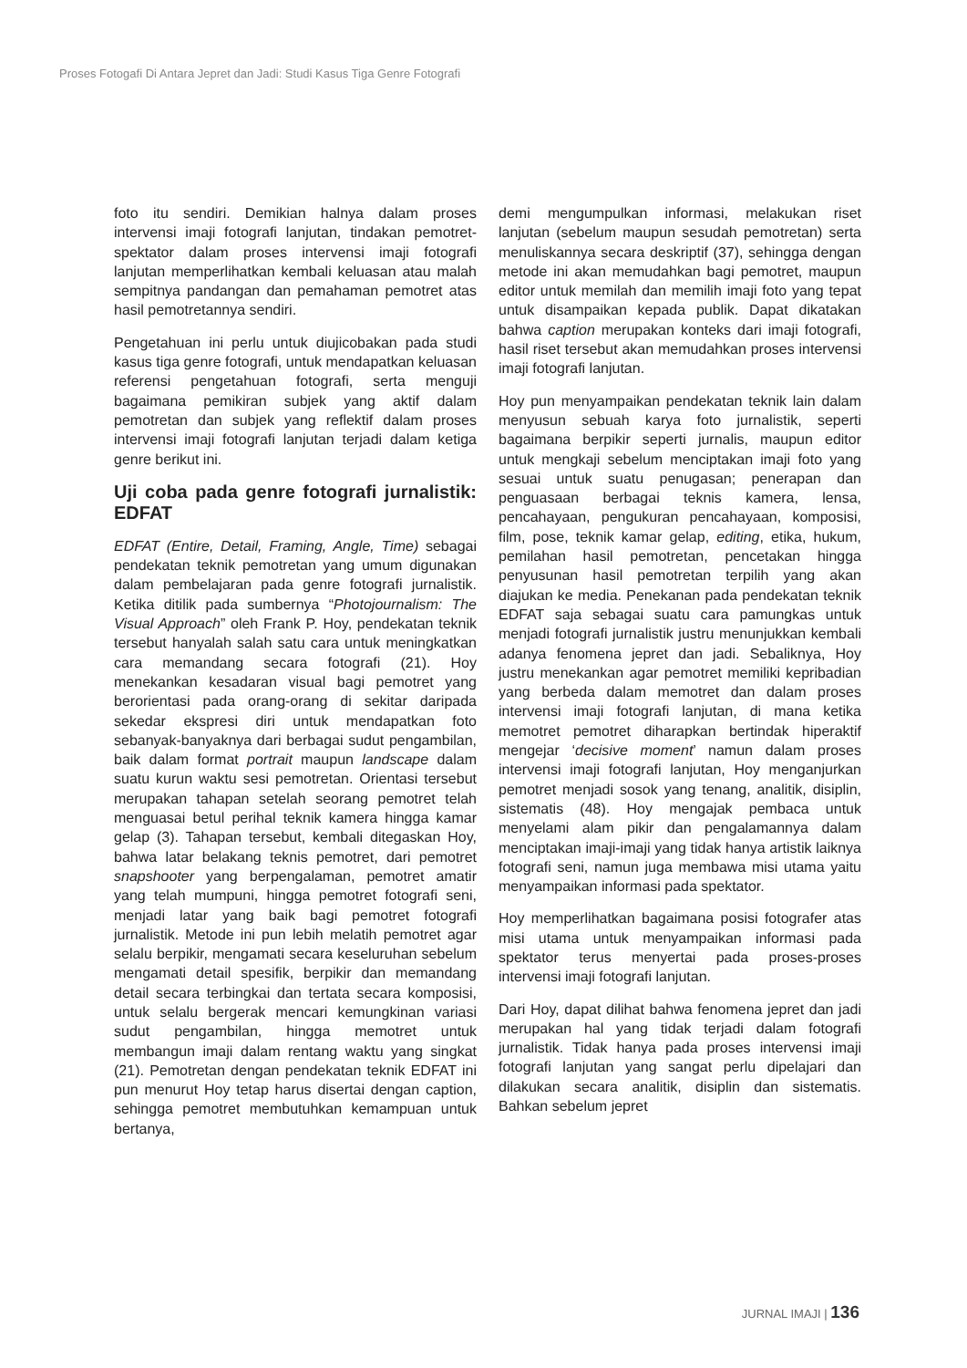Proses Fotogafi Di Antara Jepret dan Jadi: Studi Kasus Tiga Genre Fotografi
foto itu sendiri. Demikian halnya dalam proses intervensi imaji fotografi lanjutan, tindakan pemotret-spektator dalam proses intervensi imaji fotografi lanjutan memperlihatkan kembali keluasan atau malah sempitnya pandangan dan pemahaman pemotret atas hasil pemotretannya sendiri.
Pengetahuan ini perlu untuk diujicobakan pada studi kasus tiga genre fotografi, untuk mendapatkan keluasan referensi pengetahuan fotografi, serta menguji bagaimana pemikiran subjek yang aktif dalam pemotretan dan subjek yang reflektif dalam proses intervensi imaji fotografi lanjutan terjadi dalam ketiga genre berikut ini.
Uji coba pada genre fotografi jurnalistik: EDFAT
EDFAT (Entire, Detail, Framing, Angle, Time) sebagai pendekatan teknik pemotretan yang umum digunakan dalam pembelajaran pada genre fotografi jurnalistik. Ketika ditilik pada sumbernya “Photojournalism: The Visual Approach” oleh Frank P. Hoy, pendekatan teknik tersebut hanyalah salah satu cara untuk meningkatkan cara memandang secara fotografi (21). Hoy menekankan kesadaran visual bagi pemotret yang berorientasi pada orang-orang di sekitar daripada sekedar ekspresi diri untuk mendapatkan foto sebanyak-banyaknya dari berbagai sudut pengambilan, baik dalam format portrait maupun landscape dalam suatu kurun waktu sesi pemotretan. Orientasi tersebut merupakan tahapan setelah seorang pemotret telah menguasai betul perihal teknik kamera hingga kamar gelap (3). Tahapan tersebut, kembali ditegaskan Hoy, bahwa latar belakang teknis pemotret, dari pemotret snapshooter yang berpengalaman, pemotret amatir yang telah mumpuni, hingga pemotret fotografi seni, menjadi latar yang baik bagi pemotret fotografi jurnalistik. Metode ini pun lebih melatih pemotret agar selalu berpikir, mengamati secara keseluruhan sebelum mengamati detail spesifik, berpikir dan memandang detail secara terbingkai dan tertata secara komposisi, untuk selalu bergerak mencari kemungkinan variasi sudut pengambilan, hingga memotret untuk membangun imaji dalam rentang waktu yang singkat (21). Pemotretan dengan pendekatan teknik EDFAT ini pun menurut Hoy tetap harus disertai dengan caption, sehingga pemotret membutuhkan kemampuan untuk bertanya,
demi mengumpulkan informasi, melakukan riset lanjutan (sebelum maupun sesudah pemotretan) serta menuliskannya secara deskriptif (37), sehingga dengan metode ini akan memudahkan bagi pemotret, maupun editor untuk memilah dan memilih imaji foto yang tepat untuk disampaikan kepada publik. Dapat dikatakan bahwa caption merupakan konteks dari imaji fotografi, hasil riset tersebut akan memudahkan proses intervensi imaji fotografi lanjutan.
Hoy pun menyampaikan pendekatan teknik lain dalam menyusun sebuah karya foto jurnalistik, seperti bagaimana berpikir seperti jurnalis, maupun editor untuk mengkaji sebelum menciptakan imaji foto yang sesuai untuk suatu penugasan; penerapan dan penguasaan berbagai teknis kamera, lensa, pencahayaan, pengukuran pencahayaan, komposisi, film, pose, teknik kamar gelap, editing, etika, hukum, pemilahan hasil pemotretan, pencetakan hingga penyusunan hasil pemotretan terpilih yang akan diajukan ke media. Penekanan pada pendekatan teknik EDFAT saja sebagai suatu cara pamungkas untuk menjadi fotografi jurnalistik justru menunjukkan kembali adanya fenomena jepret dan jadi. Sebaliknya, Hoy justru menekankan agar pemotret memiliki kepribadian yang berbeda dalam memotret dan dalam proses intervensi imaji fotografi lanjutan, di mana ketika memotret pemotret diharapkan bertindak hiperaktif mengejar ‘decisive moment’ namun dalam proses intervensi imaji fotografi lanjutan, Hoy menganjurkan pemotret menjadi sosok yang tenang, analitik, disiplin, sistematis (48). Hoy mengajak pembaca untuk menyelami alam pikir dan pengalamannya dalam menciptakan imaji-imaji yang tidak hanya artistik laiknya fotografi seni, namun juga membawa misi utama yaitu menyampaikan informasi pada spektator.
Hoy memperlihatkan bagaimana posisi fotografer atas misi utama untuk menyampaikan informasi pada spektator terus menyertai pada proses-proses intervensi imaji fotografi lanjutan.
Dari Hoy, dapat dilihat bahwa fenomena jepret dan jadi merupakan hal yang tidak terjadi dalam fotografi jurnalistik. Tidak hanya pada proses intervensi imaji fotografi lanjutan yang sangat perlu dipelajari dan dilakukan secara analitik, disiplin dan sistematis. Bahkan sebelum jepret
JURNAL IMAJI | 136